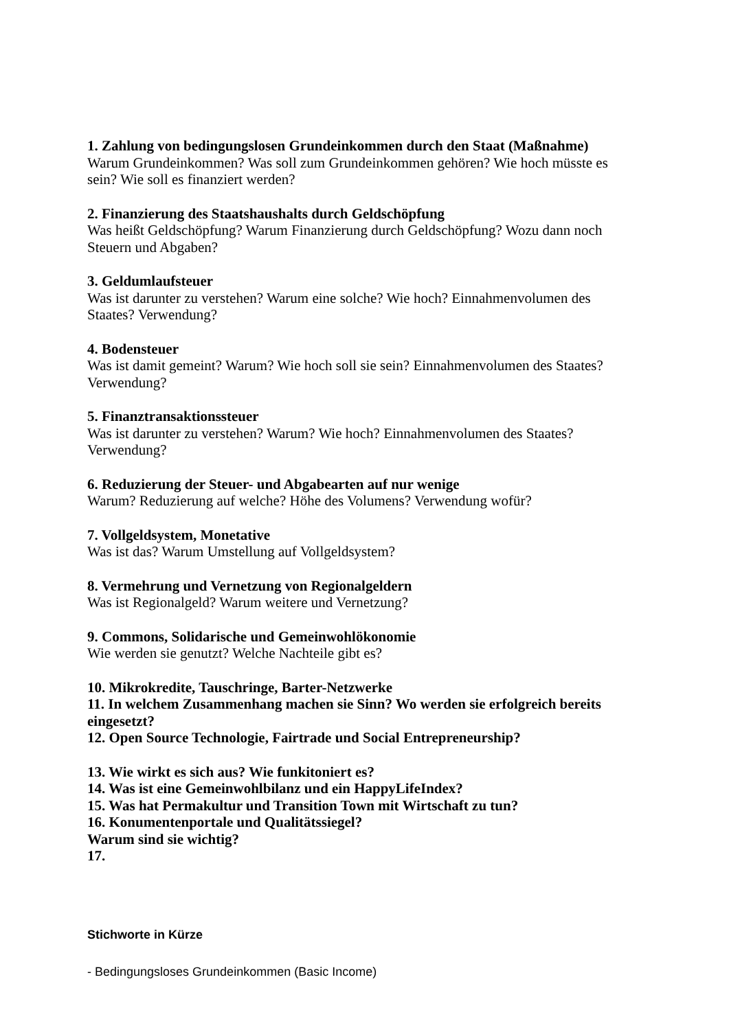1. Zahlung von bedingungslosen Grundeinkommen durch den Staat (Maßnahme)
Warum Grundeinkommen? Was soll zum Grundeinkommen gehören? Wie hoch müsste es sein? Wie soll es finanziert werden?
2. Finanzierung des Staatshaushalts durch Geldschöpfung
Was heißt Geldschöpfung? Warum Finanzierung durch Geldschöpfung? Wozu dann noch Steuern und Abgaben?
3. Geldumlaufsteuer
Was ist darunter zu verstehen? Warum eine solche? Wie hoch? Einnahmenvolumen des Staates? Verwendung?
4. Bodensteuer
Was ist damit gemeint? Warum? Wie hoch soll sie sein? Einnahmenvolumen des Staates? Verwendung?
5. Finanztransaktionssteuer
Was ist darunter zu verstehen? Warum? Wie hoch? Einnahmenvolumen des Staates? Verwendung?
6. Reduzierung der Steuer- und Abgabearten auf nur wenige
Warum? Reduzierung auf welche? Höhe des Volumens? Verwendung wofür?
7. Vollgeldsystem, Monetative
Was ist das? Warum Umstellung auf Vollgeldsystem?
8. Vermehrung und Vernetzung von Regionalgeldern
Was ist Regionalgeld? Warum weitere und Vernetzung?
9. Commons, Solidarische und Gemeinwohlökonomie
Wie werden sie genutzt? Welche Nachteile gibt es?
10. Mikrokredite, Tauschringe, Barter-Netzwerke
11. In welchem Zusammenhang machen sie Sinn? Wo werden sie erfolgreich bereits eingesetzt?
12. Open Source Technologie, Fairtrade und Social Entrepreneurship?
13. Wie wirkt es sich aus? Wie funkitoniert es?
14. Was ist eine Gemeinwohlbilanz und ein HappyLifeIndex?
15. Was hat Permakultur und Transition Town mit Wirtschaft zu tun?
16. Konumentenportale und Qualitätssiegel?
Warum sind sie wichtig?
17.
Stichworte in Kürze
- Bedingungsloses Grundeinkommen (Basic Income)